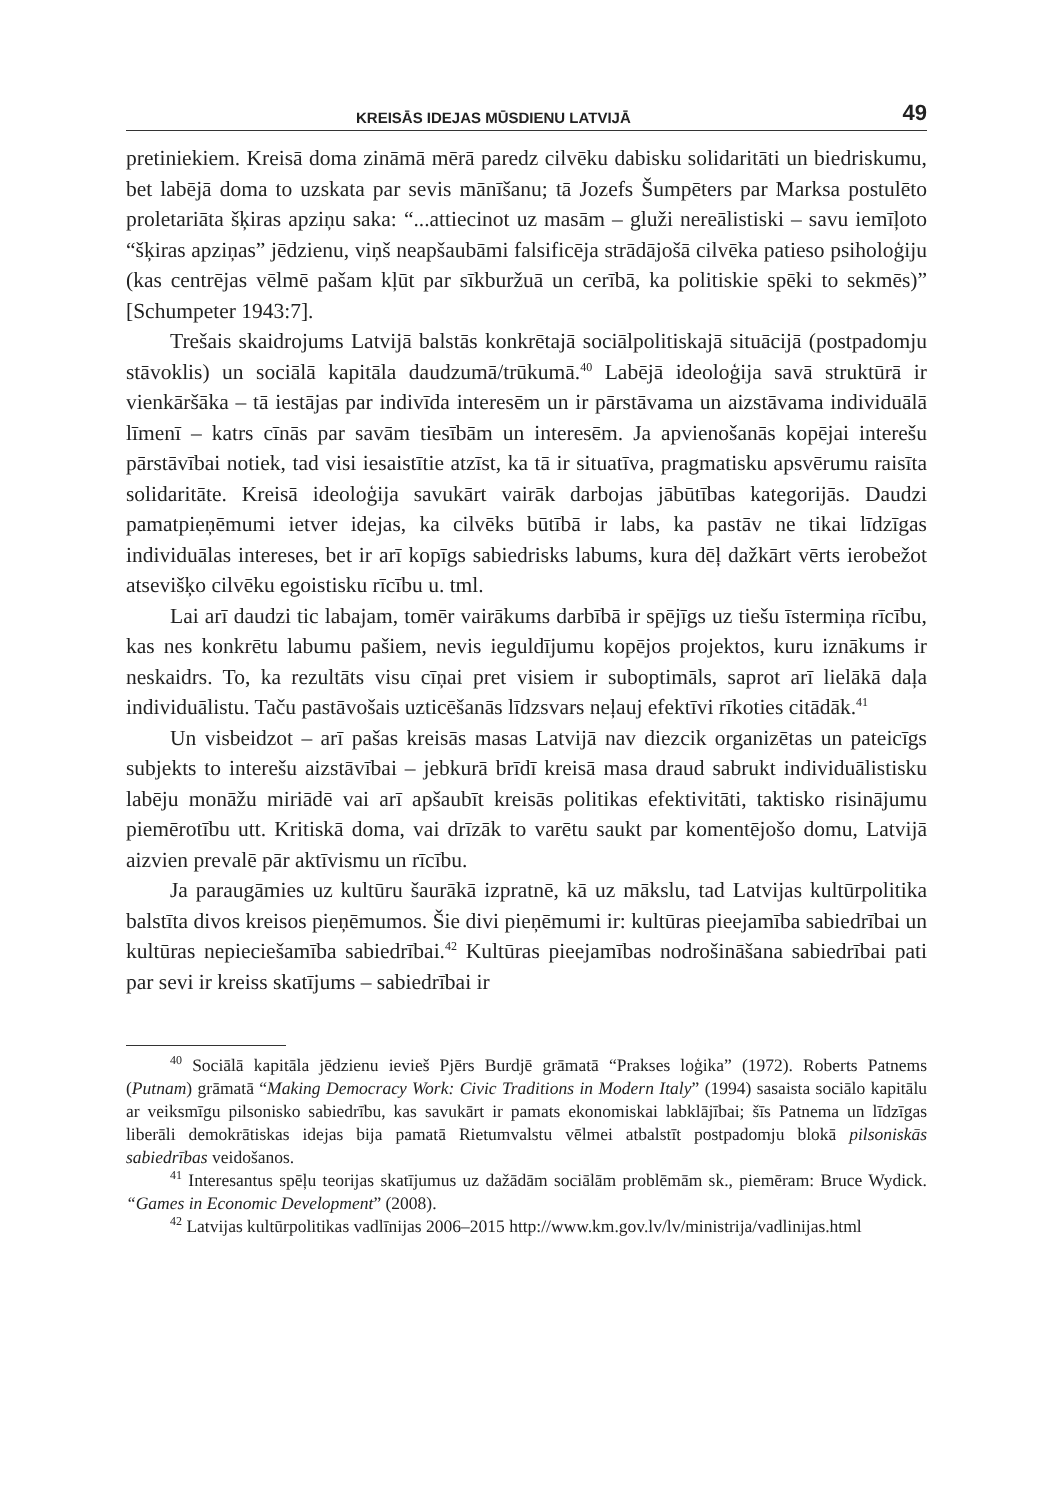KREISĀS IDEJAS MŪSDIENU LATVIJĀ 49
pretiniekiem. Kreisā doma zināmā mērā paredz cilvēku dabisku solidaritāti un biedriskumu, bet labējā doma to uzskata par sevis mānīšanu; tā Jozefs Šumpēters par Marksa postulēto proletariāta šķiras apziņu saka: “...attiecinot uz masām – gluži nereālistiski – savu iemīļoto “šķiras apziņas” jēdzienu, viņš neapšaubāmi falsificēja strādājošā cilvēka patieso psiholoģiju (kas centrējas vēlmē pašam kļūt par sīkburžuā un cerībā, ka politiskie spēki to sekmēs)” [Schumpeter 1943:7].
Trešais skaidrojums Latvijā balstās konkrētajā sociālpolitiskajā situācijā (postpadomju stāvoklis) un sociālā kapitāla daudzumā/trūkumā.<sup>40</sup> Labējā ideoloģija savā struktūrā ir vienkāršāka – tā iestājas par indivīda interesēm un ir pārstāvama un aizstāvama individuālā līmenī – katrs cīnās par savām tiesībām un interesēm. Ja apvienošanās kopējai interešu pārstāvībai notiek, tad visi iesaistītie atzīst, ka tā ir situatīva, pragmatisku apsvērumu raisīta solidaritāte. Kreisā ideoloģija savukārt vairāk darbojas jābūtības kategorijās. Daudzi pamatpieņēmumi ietver idejas, ka cilvēks būtībā ir labs, ka pastāv ne tikai līdzīgas individuālas intereses, bet ir arī kopīgs sabiedrisks labums, kura dēļ dažkārt vērts ierobežot atsevišķo cilvēku egoistisku rīcību u. tml.
Lai arī daudzi tic labajam, tomēr vairākums darbībā ir spējīgs uz tiešu īstermiņa rīcību, kas nes konkrētu labumu pašiem, nevis ieguldījumu kopējos projektos, kuru iznākums ir neskaidrs. To, ka rezultāts visu cīņai pret visiem ir suboptimāls, saprot arī lielākā daļa individuālistu. Taču pastāvošais uzticēšanās līdzsvars neļauj efektīvi rīkoties citādāk.<sup>41</sup>
Un visbeidzot – arī pašas kreisās masas Latvijā nav diezcik organizētas un pateicīgs subjekts to interešu aizstāvībai – jebkurā brīdī kreisā masa draud sabrukt individuālistisku labēju monāžu miriādē vai arī apšaubīt kreisās politikas efektivitāti, taktisko risinājumu piemērotību utt. Kritiskā doma, vai drīzāk to varētu saukt par komentējošo domu, Latvijā aizvien prevalē pār aktīvismu un rīcību.
Ja paraugāmies uz kultūru šaurākā izpratnē, kā uz mākslu, tad Latvijas kultūrpolitika balstīta divos kreisos pieņēmumos. Šie divi pieņēmumi ir: kultūras pieejamība sabiedrībai un kultūras nepieciešamība sabiedrībai.<sup>42</sup> Kultūras pieejamības nodrošināšana sabiedrībai pati par sevi ir kreiss skatījums – sabiedrībai ir
<sup>40</sup> Sociālā kapitāla jēdzienu ievieš Pjērs Burdjē grāmatā “Prakses loģika” (1972). Roberts Patnems (Putnam) grāmatā “Making Democracy Work: Civic Traditions in Modern Italy” (1994) sasaista sociālo kapitālu ar veiksmīgu pilsonisko sabiedrību, kas savukārt ir pamats ekonomiskai labklājībai; šīs Patnema un līdzīgas liberāli demokrātiskas idejas bija pamatā Rietumvalstu vēlmei atbalstīt postpadomju blokā pilsoniskās sabiedrības veidošanos.
<sup>41</sup> Interesantus spēļu teorijas skatījumus uz dažādām sociālām problēmām sk., piemēram: Bruce Wydick. “Games in Economic Development” (2008).
<sup>42</sup> Latvijas kultūrpolitikas vadlīnijas 2006–2015 http://www.km.gov.lv/lv/ministrija/vadlinijas.html